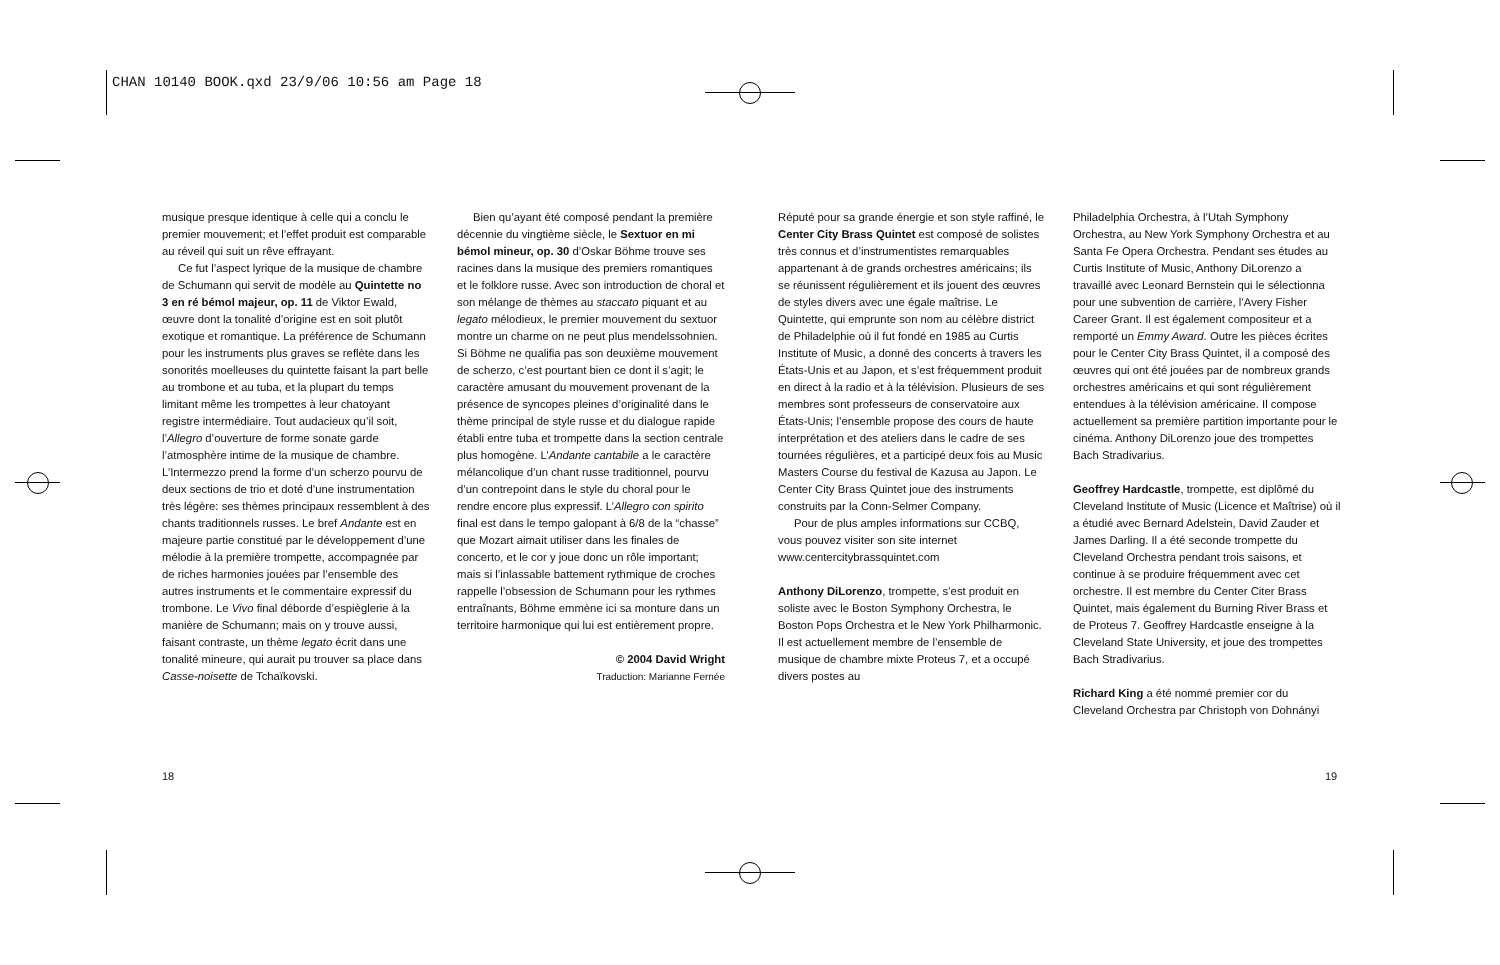CHAN 10140 BOOK.qxd 23/9/06 10:56 am Page 18
musique presque identique à celle qui a conclu le premier mouvement; et l’effet produit est comparable au réveil qui suit un rêve effrayant.
Ce fut l’aspect lyrique de la musique de chambre de Schumann qui servit de modèle au Quintette no 3 en ré bémol majeur, op. 11 de Viktor Ewald, œuvre dont la tonalité d’origine est en soit plutôt exotique et romantique. La préférence de Schumann pour les instruments plus graves se reflète dans les sonorités moelleuses du quintette faisant la part belle au trombone et au tuba, et la plupart du temps limitant même les trompettes à leur chatoyant registre intermédiaire. Tout audacieux qu’il soit, l’Allegro d’ouverture de forme sonate garde l’atmosphère intime de la musique de chambre. L’Intermezzo prend la forme d’un scherzo pourvu de deux sections de trio et doté d’une instrumentation très légère: ses thèmes principaux ressemblent à des chants traditionnels russes. Le bref Andante est en majeure partie constitué par le développement d’une mélodie à la première trompette, accompagnée par de riches harmonies jouées par l’ensemble des autres instruments et le commentaire expressif du trombone. Le Vivo final déborde d’espièglerie à la manière de Schumann; mais on y trouve aussi, faisant contraste, un thème legato écrit dans une tonalité mineure, qui aurait pu trouver sa place dans Casse-noisette de Tchaïkovski.
Bien qu’ayant été composé pendant la première décennie du vingtième siècle, le Sextuor en mi bémol mineur, op. 30 d’Oskar Böhme trouve ses racines dans la musique des premiers romantiques et le folklore russe. Avec son introduction de choral et son mélange de thèmes au staccato piquant et au legato mélodieux, le premier mouvement du sextuor montre un charme on ne peut plus mendelssohnien. Si Böhme ne qualifia pas son deuxième mouvement de scherzo, c’est pourtant bien ce dont il s’agit; le caractère amusant du mouvement provenant de la présence de syncopes pleines d’originalité dans le thème principal de style russe et du dialogue rapide établi entre tuba et trompette dans la section centrale plus homogène. L’Andante cantabile a le caractère mélancolique d’un chant russe traditionnel, pourvu d’un contrepoint dans le style du choral pour le rendre encore plus expressif. L’Allegro con spirito final est dans le tempo galopant à 6/8 de la “chasse” que Mozart aimait utiliser dans les finales de concerto, et le cor y joue donc un rôle important; mais si l’inlassable battement rythmique de croches rappelle l’obsession de Schumann pour les rythmes entraînants, Böhme emmène ici sa monture dans un territoire harmonique qui lui est entièrement propre.
© 2004 David Wright
Traduction: Marianne Fernée
Réputé pour sa grande énergie et son style raffiné, le Center City Brass Quintet est composé de solistes très connus et d’instrumentistes remarquables appartenant à de grands orchestres américains; ils se réunissent régulièrement et ils jouent des œuvres de styles divers avec une égale maîtrise. Le Quintette, qui emprunte son nom au célèbre district de Philadelphie où il fut fondé en 1985 au Curtis Institute of Music, a donné des concerts à travers les États-Unis et au Japon, et s’est fréquemment produit en direct à la radio et à la télévision. Plusieurs de ses membres sont professeurs de conservatoire aux États-Unis; l’ensemble propose des cours de haute interprétation et des ateliers dans le cadre de ses tournées régulières, et a participé deux fois au Music Masters Course du festival de Kazusa au Japon. Le Center City Brass Quintet joue des instruments construits par la Conn-Selmer Company.
Pour de plus amples informations sur CCBQ, vous pouvez visiter son site internet www.centercitybrassquintet.com
Anthony DiLorenzo, trompette, s’est produit en soliste avec le Boston Symphony Orchestra, le Boston Pops Orchestra et le New York Philharmonic. Il est actuellement membre de l’ensemble de musique de chambre mixte Proteus 7, et a occupé divers postes au
Philadelphia Orchestra, à l’Utah Symphony Orchestra, au New York Symphony Orchestra et au Santa Fe Opera Orchestra. Pendant ses études au Curtis Institute of Music, Anthony DiLorenzo a travaillé avec Leonard Bernstein qui le sélectionna pour une subvention de carrière, l’Avery Fisher Career Grant. Il est également compositeur et a remporté un Emmy Award. Outre les pièces écrites pour le Center City Brass Quintet, il a composé des œuvres qui ont été jouées par de nombreux grands orchestres américains et qui sont régulièrement entendues à la télévision américaine. Il compose actuellement sa première partition importante pour le cinéma. Anthony DiLorenzo joue des trompettes Bach Stradivarius.
Geoffrey Hardcastle, trompette, est diplômé du Cleveland Institute of Music (Licence et Maîtrise) où il a étudié avec Bernard Adelstein, David Zauder et James Darling. Il a été seconde trompette du Cleveland Orchestra pendant trois saisons, et continue à se produire fréquemment avec cet orchestre. Il est membre du Center Citer Brass Quintet, mais également du Burning River Brass et de Proteus 7. Geoffrey Hardcastle enseigne à la Cleveland State University, et joue des trompettes Bach Stradivarius.
Richard King a été nommé premier cor du Cleveland Orchestra par Christoph von Dohnányi
18 19